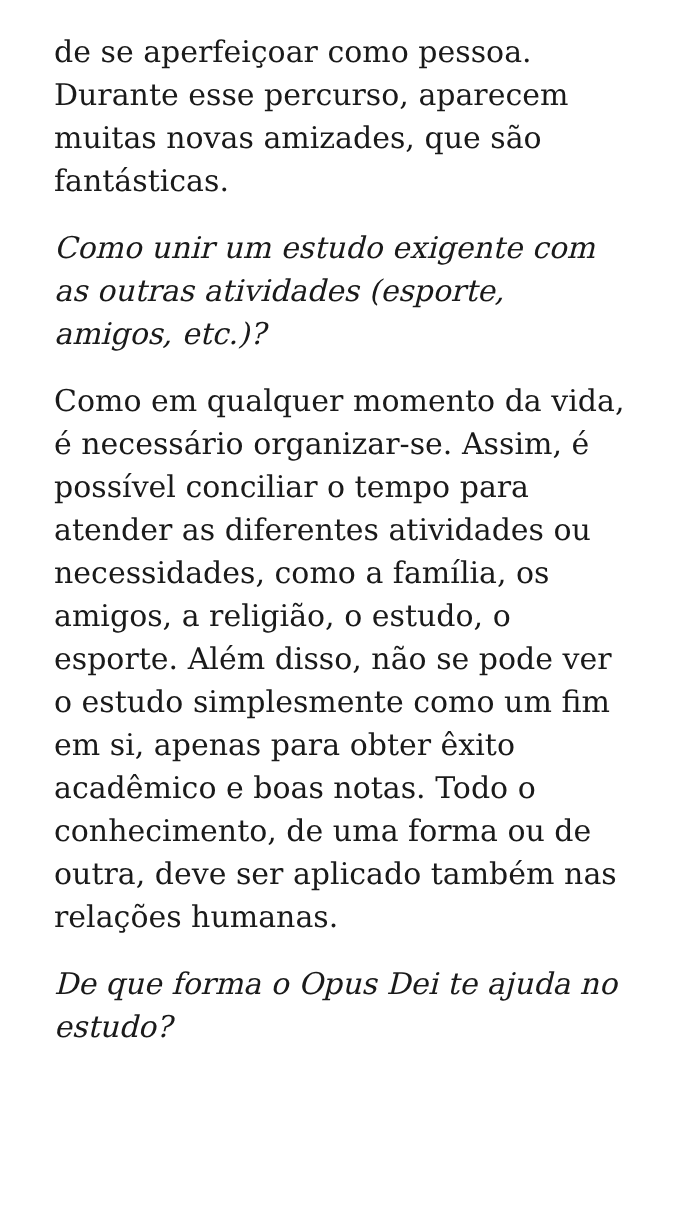de se aperfeiçoar como pessoa. Durante esse percurso, aparecem muitas novas amizades, que são fantásticas.
Como unir um estudo exigente com as outras atividades (esporte, amigos, etc.)?
Como em qualquer momento da vida, é necessário organizar-se. Assim, é possível conciliar o tempo para atender as diferentes atividades ou necessidades, como a família, os amigos, a religião, o estudo, o esporte. Além disso, não se pode ver o estudo simplesmente como um fim em si, apenas para obter êxito acadêmico e boas notas. Todo o conhecimento, de uma forma ou de outra, deve ser aplicado também nas relações humanas.
De que forma o Opus Dei te ajuda no estudo?